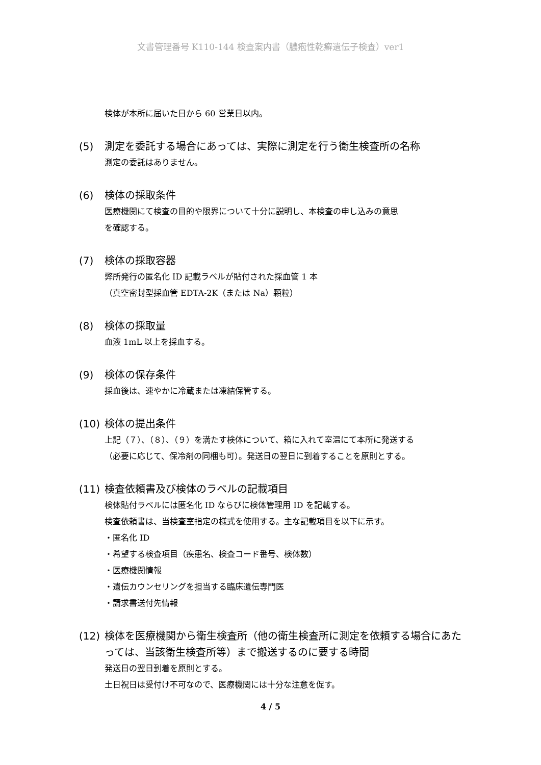文書管理番号 K110-144 検査案内書（膿疱性乾癬遺伝子検査）ver1
検体が本所に届いた日から 60 営業日以内。
(5) 測定を委託する場合にあっては、実際に測定を行う衛生検査所の名称
測定の委託はありません。
(6) 検体の採取条件
医療機関にて検査の目的や限界について十分に説明し、本検査の申し込みの意思
を確認する。
(7) 検体の採取容器
弊所発行の匿名化 ID 記載ラベルが貼付された採血管 1 本
（真空密封型採血管 EDTA-2K（または Na）顆粒）
(8) 検体の採取量
血液 1mL 以上を採血する。
(9) 検体の保存条件
採血後は、速やかに冷蔵または凍結保管する。
(10) 検体の提出条件
上記（７）、（８）、（９）を満たす検体について、箱に入れて室温にて本所に発送する
（必要に応じて、保冷剤の同梱も可）。発送日の翌日に到着することを原則とする。
(11) 検査依頼書及び検体のラベルの記載項目
検体貼付ラベルには匿名化 ID ならびに検体管理用 ID を記載する。
検査依頼書は、当検査室指定の様式を使用する。主な記載項目を以下に示す。
・匿名化 ID
・希望する検査項目（疾患名、検査コード番号、検体数）
・医療機関情報
・遺伝カウンセリングを担当する臨床遺伝専門医
・請求書送付先情報
(12) 検体を医療機関から衛生検査所（他の衛生検査所に測定を依頼する場合にあたっては、当該衛生検査所等）まで搬送するのに要する時間
発送日の翌日到着を原則とする。
土日祝日は受付け不可なので、医療機関には十分な注意を促す。
4 / 5